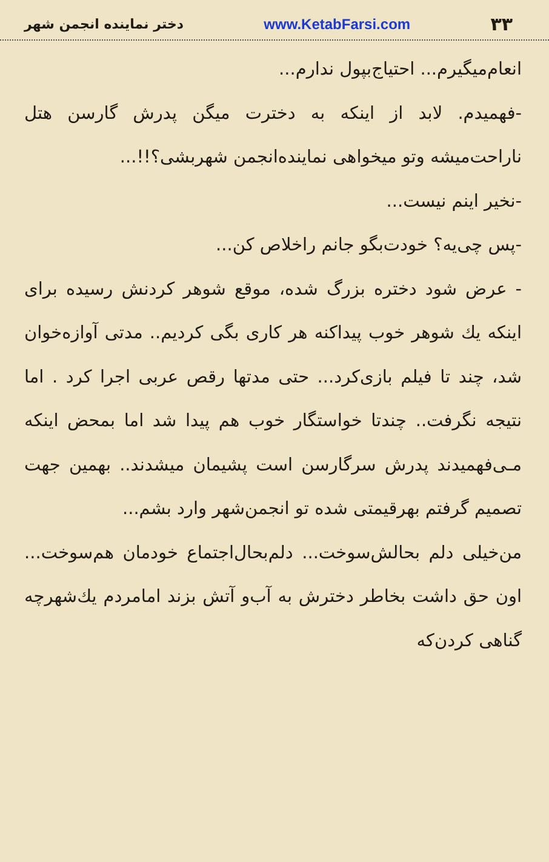۳۳ www.KetabFarsi.com دختر نماینده انجمن شهر
انعام‌میگیرم... احتیاج‌بپول ندارم...
-فهمیدم. لابد از اینکه به دخترت میگن پدرش گارسن هتل ناراحت‌میشه وتو میخواهی نماینده‌انجمن شهربشی؟!!...
-نخیر اینم نیست...
-پس چی‌یه؟ خودت‌بگو جانم راخلاص کن...
- عرض شود دختره بزرگ شده، موقع شوهر کردنش رسیده برای اینکه یك شوهر خوب پیداکنه هر کاری بگی کردیم.. مدتی آوازه‌خوان شد، چند تا فیلم بازی‌کرد... حتی مدتها رقص عربی اجرا کرد . اما نتیجه نگرفت.. چندتا خواستگار خوب هم پیدا شد اما بمحض اینکه مـی‌فهمیدند پدرش سرگارسن است پشیمان میشدند.. بهمین جهت تصمیم گرفتم بهرقیمتی شده تو انجمن‌شهر وارد بشم...
من‌خیلی دلم بحالش‌سوخت... دلم‌بحال‌اجتماع خودمان هم‌سوخت... اون حق داشت بخاطر دخترش به آب‌و آتش بزند امامردم یك‌شهرچه گناهی کردن‌که